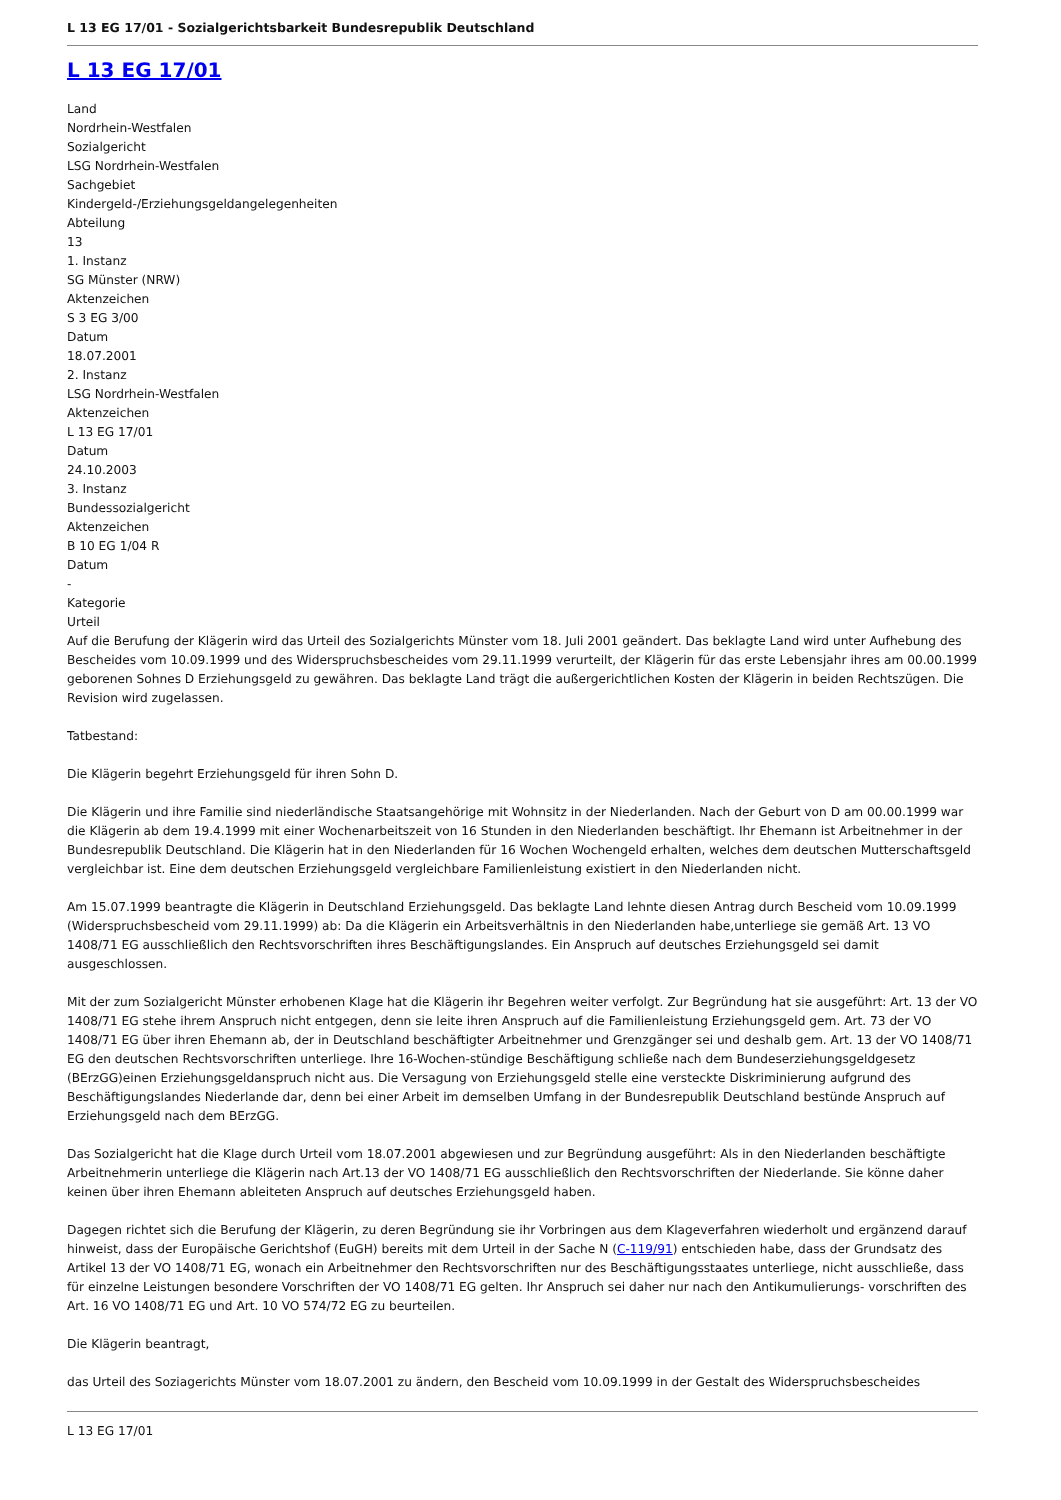L 13 EG 17/01 - Sozialgerichtsbarkeit Bundesrepublik Deutschland
L 13 EG 17/01
Land
Nordrhein-Westfalen
Sozialgericht
LSG Nordrhein-Westfalen
Sachgebiet
Kindergeld-/Erziehungsgeldangelegenheiten
Abteilung
13
1. Instanz
SG Münster (NRW)
Aktenzeichen
S 3 EG 3/00
Datum
18.07.2001
2. Instanz
LSG Nordrhein-Westfalen
Aktenzeichen
L 13 EG 17/01
Datum
24.10.2003
3. Instanz
Bundessozialgericht
Aktenzeichen
B 10 EG 1/04 R
Datum
-
Kategorie
Urteil
Auf die Berufung der Klägerin wird das Urteil des Sozialgerichts Münster vom 18. Juli 2001 geändert. Das beklagte Land wird unter Aufhebung des Bescheides vom 10.09.1999 und des Widerspruchsbescheides vom 29.11.1999 verurteilt, der Klägerin für das erste Lebensjahr ihres am 00.00.1999 geborenen Sohnes D Erziehungsgeld zu gewähren. Das beklagte Land trägt die außergerichtlichen Kosten der Klägerin in beiden Rechtszügen. Die Revision wird zugelassen.
Tatbestand:
Die Klägerin begehrt Erziehungsgeld für ihren Sohn D.
Die Klägerin und ihre Familie sind niederländische Staatsangehörige mit Wohnsitz in der Niederlanden. Nach der Geburt von D am 00.00.1999 war die Klägerin ab dem 19.4.1999 mit einer Wochenarbeitszeit von 16 Stunden in den Niederlanden beschäftigt. Ihr Ehemann ist Arbeitnehmer in der Bundesrepublik Deutschland. Die Klägerin hat in den Niederlanden für 16 Wochen Wochengeld erhalten, welches dem deutschen Mutterschaftsgeld vergleichbar ist. Eine dem deutschen Erziehungsgeld vergleichbare Familienleistung existiert in den Niederlanden nicht.
Am 15.07.1999 beantragte die Klägerin in Deutschland Erziehungsgeld. Das beklagte Land lehnte diesen Antrag durch Bescheid vom 10.09.1999 (Widerspruchsbescheid vom 29.11.1999) ab: Da die Klägerin ein Arbeitsverhältnis in den Niederlanden habe,unterliege sie gemäß Art. 13 VO 1408/71 EG ausschließlich den Rechtsvorschriften ihres Beschäftigungslandes. Ein Anspruch auf deutsches Erziehungsgeld sei damit ausgeschlossen.
Mit der zum Sozialgericht Münster erhobenen Klage hat die Klägerin ihr Begehren weiter verfolgt. Zur Begründung hat sie ausgeführt: Art. 13 der VO 1408/71 EG stehe ihrem Anspruch nicht entgegen, denn sie leite ihren Anspruch auf die Familienleistung Erziehungsgeld gem. Art. 73 der VO 1408/71 EG über ihren Ehemann ab, der in Deutschland beschäftigter Arbeitnehmer und Grenzgänger sei und deshalb gem. Art. 13 der VO 1408/71 EG den deutschen Rechtsvorschriften unterliege. Ihre 16-Wochen-stündige Beschäftigung schließe nach dem Bundeserziehungsgeldgesetz (BErzGG)einen Erziehungsgeldanspruch nicht aus. Die Versagung von Erziehungsgeld stelle eine versteckte Diskriminierung aufgrund des Beschäftigungslandes Niederlande dar, denn bei einer Arbeit im demselben Umfang in der Bundesrepublik Deutschland bestünde Anspruch auf Erziehungsgeld nach dem BErzGG.
Das Sozialgericht hat die Klage durch Urteil vom 18.07.2001 abgewiesen und zur Begründung ausgeführt: Als in den Niederlanden beschäftigte Arbeitnehmerin unterliege die Klägerin nach Art.13 der VO 1408/71 EG ausschließlich den Rechtsvorschriften der Niederlande. Sie könne daher keinen über ihren Ehemann ableiteten Anspruch auf deutsches Erziehungsgeld haben.
Dagegen richtet sich die Berufung der Klägerin, zu deren Begründung sie ihr Vorbringen aus dem Klageverfahren wiederholt und ergänzend darauf hinweist, dass der Europäische Gerichtshof (EuGH) bereits mit dem Urteil in der Sache N (C-119/91) entschieden habe, dass der Grundsatz des Artikel 13 der VO 1408/71 EG, wonach ein Arbeitnehmer den Rechtsvorschriften nur des Beschäftigungsstaates unterliege, nicht ausschließe, dass für einzelne Leistungen besondere Vorschriften der VO 1408/71 EG gelten. Ihr Anspruch sei daher nur nach den Antikumulierungs- vorschriften des Art. 16 VO 1408/71 EG und Art. 10 VO 574/72 EG zu beurteilen.
Die Klägerin beantragt,
das Urteil des Soziagerichts Münster vom 18.07.2001 zu ändern, den Bescheid vom 10.09.1999 in der Gestalt des Widerspruchsbescheides
L 13 EG 17/01